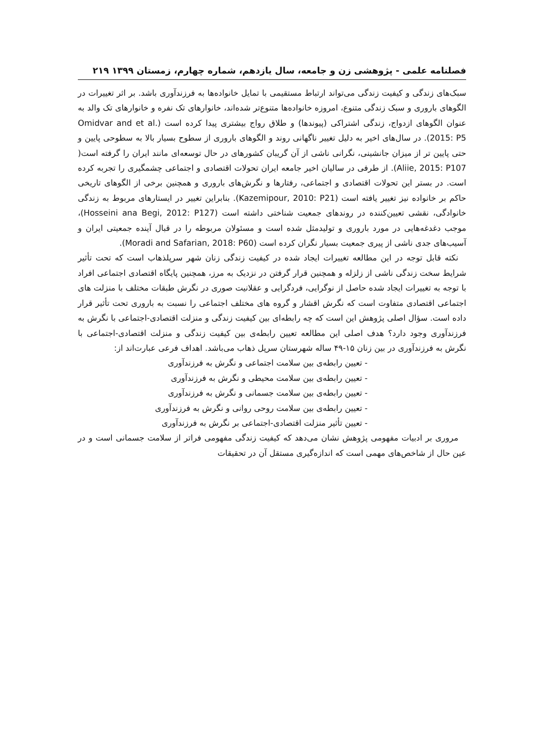فصلنامه علمی - پژوهشی زن و جامعه، سال یازدهم، شماره چهارم، زمستان ۱۳۹۹ ۲۱۹
سبک‌های زندگی و کیفیت زندگی می‌تواند ارتباط مستقیمی با تمایل خانواده‌ها به فرزندآوری باشد. بر اثر تغییرات در الگوهای باروری و سبک زندگی متنوع، امروزه خانواده‌ها متنوع‌تر شده‌اند، خانوارهای تک نفره و خانوارهای تک والد به عنوان الگوهای ازدواج، زندگی اشتراکی (پیوندها) و طلاق رواج بیشتری پیدا کرده است (Omidvar and et al. 2015: P5). در سال‌های اخیر به دلیل تغییر ناگهانی روند و الگوهای باروری از سطوح بسیار بالا به سطوحی پایین و حتی پایین تر از میزان جانشینی، نگرانی ناشی از آن گریبان کشورهای در حال توسعه‌ای مانند ایران را گرفته است( Aliie, 2015: P107). از طرفی در سالیان اخیر جامعه ایران تحولات اقتصادی و اجتماعی چشمگیری را تجربه کرده است. در بستر این تحولات اقتصادی و اجتماعی، رفتارها و نگرش‌های باروری و همچنین برخی از الگوهای تاریخی حاکم بر خانواده نیز تغییر یافته است (Kazemipour, 2010: P21). بنابراین تغییر در ایستارهای مربوط به زندگی خانوادگی، نقشی تعیین‌کننده در روندهای جمعیت شناختی داشته است (Hosseini ana Begi, 2012: P127)، موجب دغدغه‌هایی در مورد باروری و تولیدمثل شده است و مسئولان مربوطه را در قبال آینده جمعیتی ایران و آسیب‌های جدی ناشی از پیری جمعیت بسیار نگران کرده است (Moradi and Safarian, 2018: P60).
نکته قابل توجه در این مطالعه تغییرات ایجاد شده در کیفیت زندگی زنان شهر سرپلذهاب است که تحت تأثیر شرایط سخت زندگی ناشی از زلزله و همچنین قرار گرفتن در نزدیک به مرز، همچنین پایگاه اقتصادی اجتماعی افراد با توجه به تغییرات ایجاد شده حاصل از نوگرایی، فردگرایی و عقلانیت صوری در نگرش طبقات مختلف با منزلت های اجتماعی اقتصادی متفاوت است که نگرش اقشار و گروه های مختلف اجتماعی را نسبت به باروری تحت تأثیر قرار داده است. سؤال اصلی پژوهش این است که چه رابطه‌ای بین کیفیت زندگی و منزلت اقتصادی-اجتماعی با نگرش به فرزندآوری وجود دارد؟ هدف اصلی این مطالعه تعیین رابطه‌ی بین کیفیت زندگی و منزلت اقتصادی-اجتماعی با نگرش به فرزندآوری در بین زنان ۱۵-۴۹ ساله شهرستان سرپل ذهاب می‌باشد. اهداف فرعی عبارت‌اند از:
- تعیین رابطه‌ی بین سلامت اجتماعی و نگرش به فرزندآوری
- تعیین رابطه‌ی بین سلامت محیطی و نگرش به فرزندآوری
- تعیین رابطه‌ی بین سلامت جسمانی و نگرش به فرزندآوری
- تعیین رابطه‌ی بین سلامت روحی روانی و نگرش به فرزندآوری
- تعیین تأثیر منزلت اقتصادی-اجتماعی بر نگرش به فرزندآوری
مروری بر ادبیات مفهومی پژوهش نشان می‌دهد که کیفیت زندگی مفهومی فراتر از سلامت جسمانی است و در عین حال از شاخص‌های مهمی است که اندازه‌گیری مستقل آن در تحقیقات